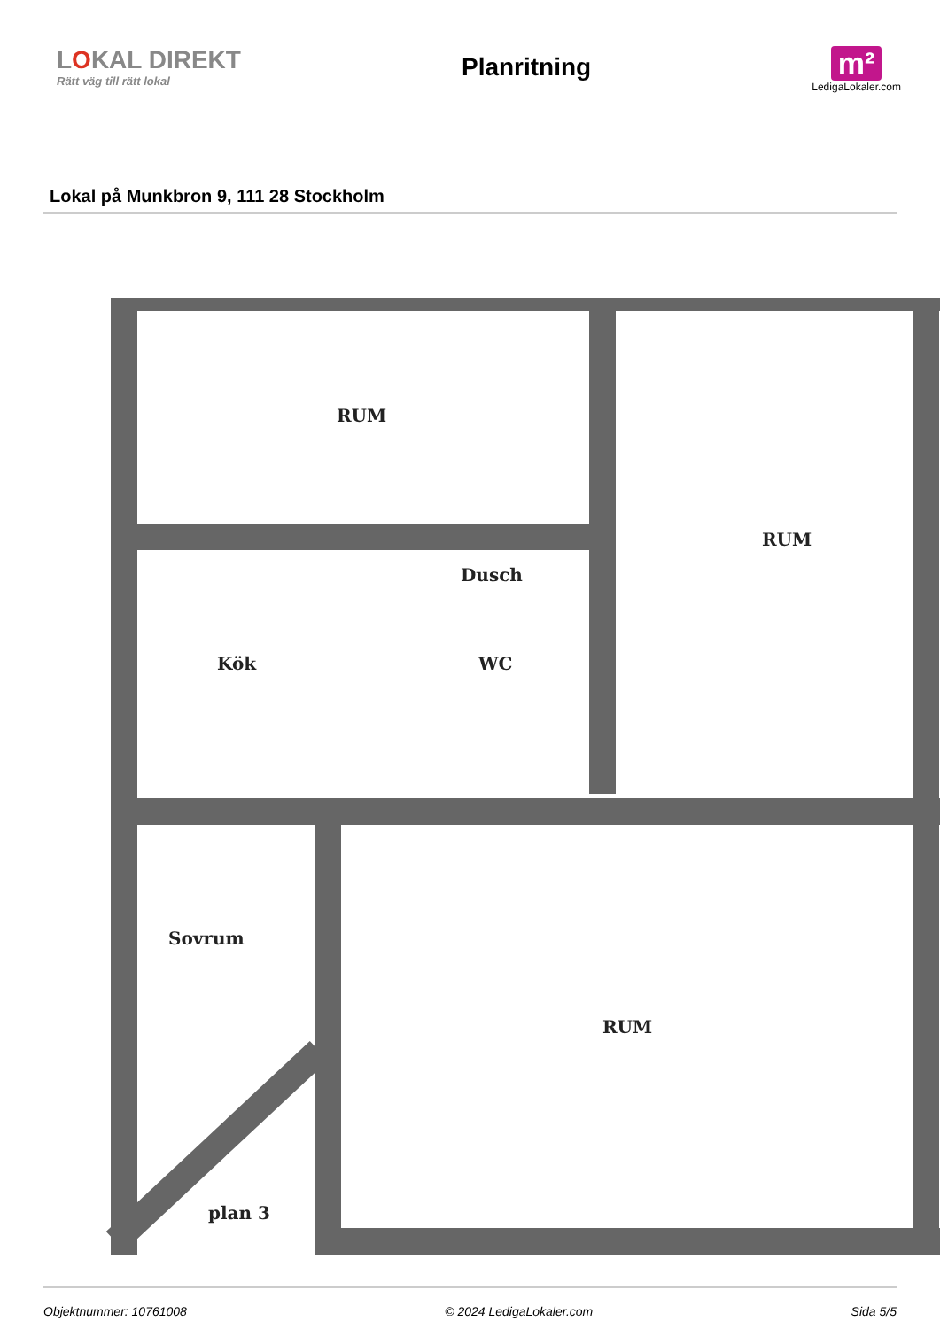LOKAL DIREKT
Rätt väg till rätt lokal
Planritning
m²
LedigaLokaler.com
Lokal på Munkbron 9, 111 28 Stockholm
RUM
RUM
Dusch
WC
Kök
Sovrum
RUM
plan 3
Objektnummer: 10761008 © 2024 LedigaLokaler.com Sida 5/5